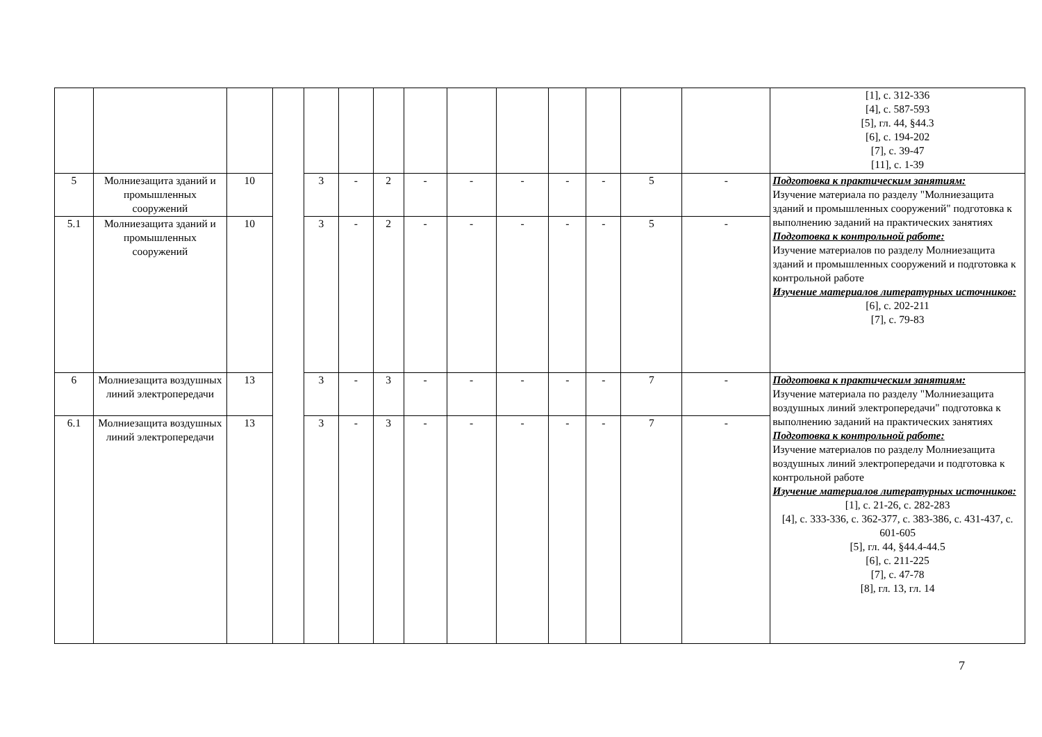| | | | | | | | | | | | | | | [1], с. 312-336 [4], с. 587-593 [5], гл. 44, §44.3 [6], с. 194-202 [7], с. 39-47 [11], с. 1-39 |
| 5 | Молниезащита зданий и промышленных сооружений | 10 | | 3 | - | 2 | - | - | - | - | - | 5 | - | Подготовка к практическим занятиям: Изучение материала по разделу "Молниезащита зданий и промышленных сооружений" подготовка к выполнению заданий на практических занятиях Подготовка к контрольной работе: Изучение материалов по разделу Молниезащита зданий и промышленных сооружений и подготовка к контрольной работе Изучение материалов литературных источников: [6], с. 202-211 [7], с. 79-83 |
| 5.1 | Молниезащита зданий и промышленных сооружений | 10 | | 3 | - | 2 | - | - | - | - | - | 5 | - | |
| 6 | Молниезащита воздушных линий электропередачи | 13 | | 3 | - | 3 | - | - | - | - | - | 7 | - | Подготовка к практическим занятиям: Изучение материала по разделу "Молниезащита воздушных линий электропередачи" подготовка к выполнению заданий на практических занятиях Подготовка к контрольной работе: Изучение материалов по разделу Молниезащита воздушных линий электропередачи и подготовка к контрольной работе Изучение материалов литературных источников: [1], с. 21-26, с. 282-283 [4], с. 333-336, с. 362-377, с. 383-386, с. 431-437, с. 601-605 [5], гл. 44, §44.4-44.5 [6], с. 211-225 [7], с. 47-78 [8], гл. 13, гл. 14 |
| 6.1 | Молниезащита воздушных линий электропередачи | 13 | | 3 | - | 3 | - | - | - | - | - | 7 | - | |
7